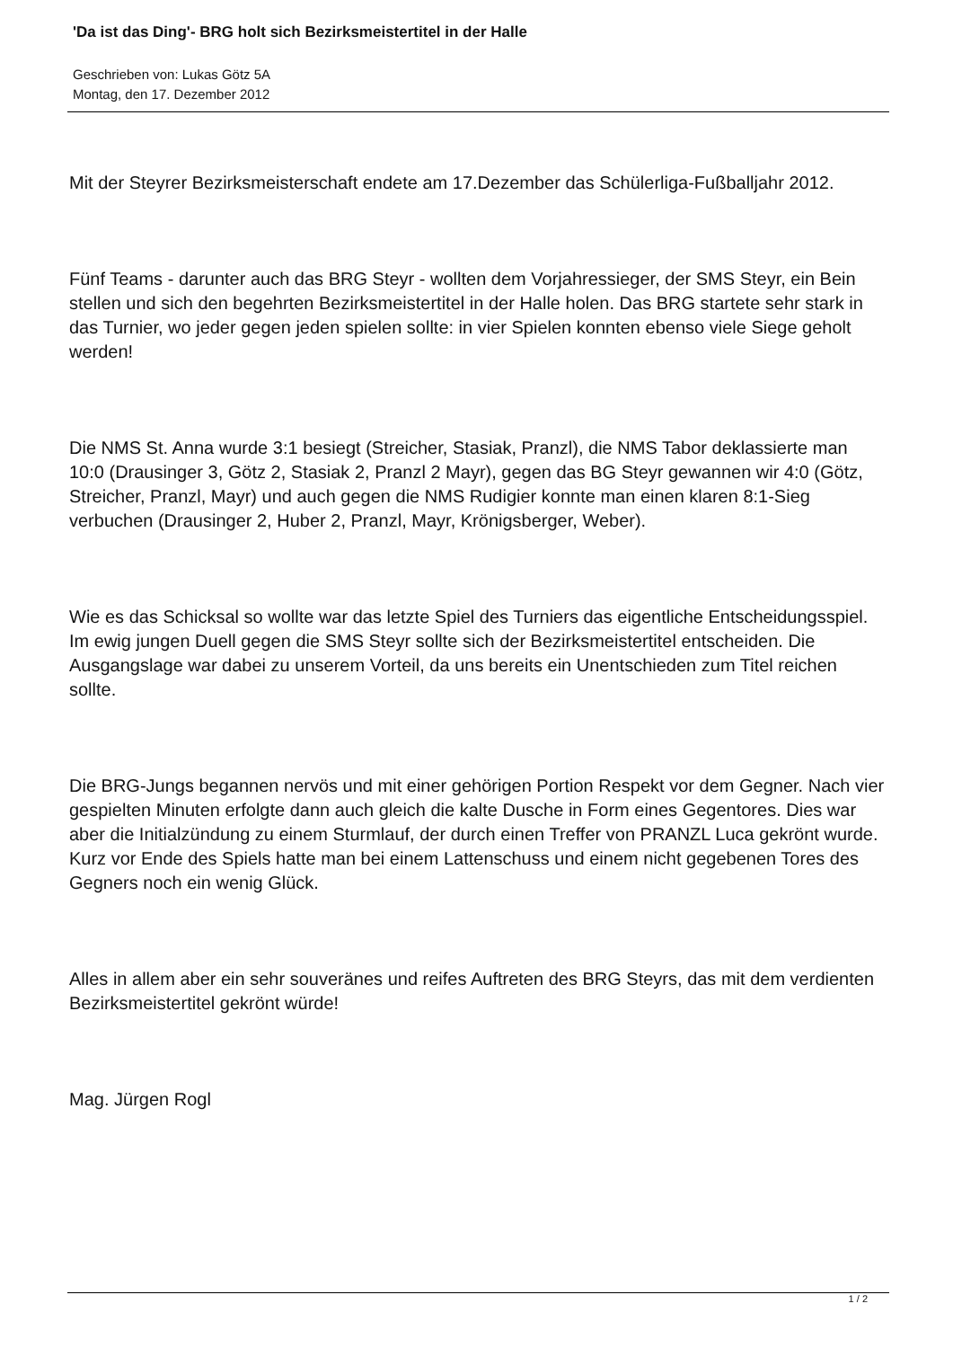'Da ist das Ding'- BRG holt sich Bezirksmeistertitel in der Halle
Geschrieben von: Lukas Götz 5A
Montag, den 17. Dezember 2012
Mit der Steyrer Bezirksmeisterschaft endete am 17.Dezember das Schülerliga-Fußballjahr 2012.
Fünf Teams - darunter auch das BRG Steyr - wollten dem Vorjahressieger, der SMS Steyr, ein Bein stellen und sich den begehrten Bezirksmeistertitel in der Halle holen. Das BRG startete sehr stark in das Turnier, wo jeder gegen jeden spielen sollte: in vier Spielen konnten ebenso viele Siege geholt werden!
Die NMS St. Anna wurde 3:1 besiegt (Streicher, Stasiak, Pranzl), die NMS Tabor deklassierte man 10:0 (Drausinger 3, Götz 2, Stasiak 2, Pranzl 2 Mayr), gegen das BG Steyr gewannen wir 4:0 (Götz, Streicher, Pranzl, Mayr) und auch gegen die NMS Rudigier konnte man einen klaren 8:1-Sieg verbuchen (Drausinger 2, Huber 2, Pranzl, Mayr, Krönigsberger, Weber).
Wie es das Schicksal so wollte war das letzte Spiel des Turniers das eigentliche Entscheidungsspiel. Im ewig jungen Duell gegen die SMS Steyr sollte sich der Bezirksmeistertitel entscheiden. Die Ausgangslage war dabei zu unserem Vorteil, da uns bereits ein Unentschieden zum Titel reichen sollte.
Die BRG-Jungs begannen nervös und mit einer gehörigen Portion Respekt vor dem Gegner. Nach vier gespielten Minuten erfolgte dann auch gleich die kalte Dusche in Form eines Gegentores. Dies war aber die Initialzündung zu einem Sturmlauf, der durch einen Treffer von PRANZL Luca gekrönt wurde. Kurz vor Ende des Spiels hatte man bei einem Lattenschuss und einem nicht gegebenen Tores des Gegners noch ein wenig Glück.
Alles in allem aber ein sehr souveränes und reifes Auftreten des BRG Steyrs, das mit dem verdienten Bezirksmeistertitel gekrönt würde!
Mag. Jürgen Rogl
1 / 2